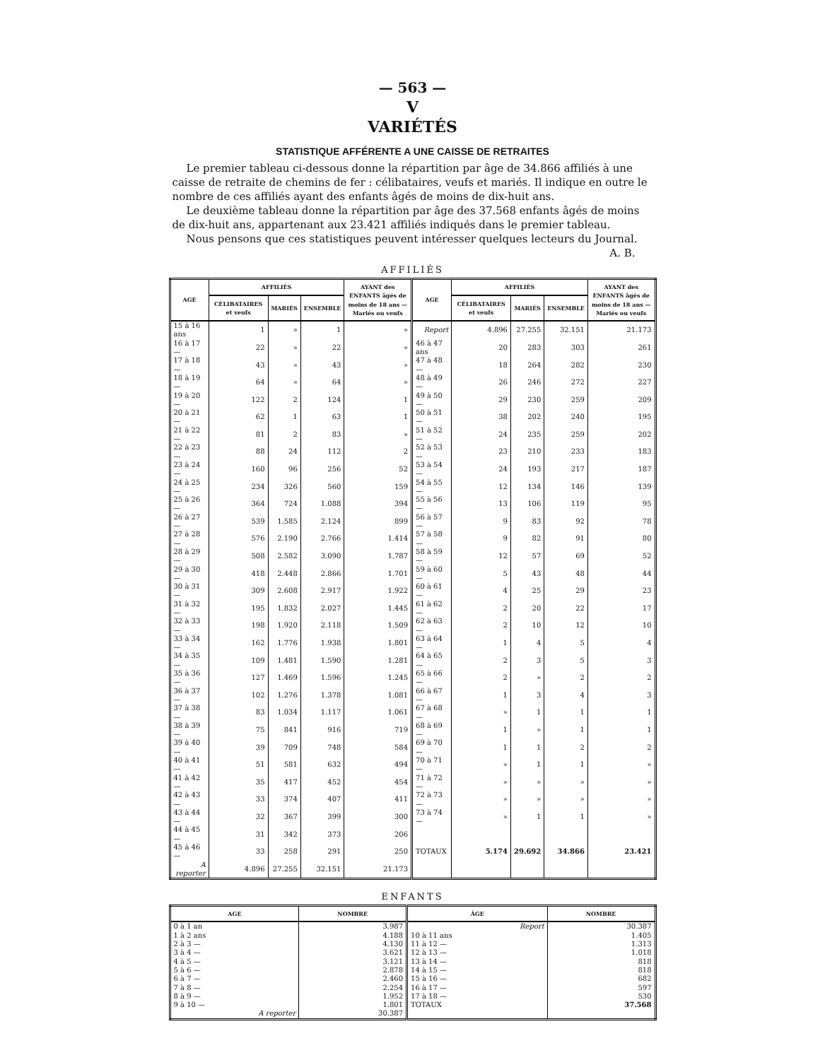— 563 —
V
VARIÉTÉS
STATISTIQUE AFFÉRENTE A UNE CAISSE DE RETRAITES
Le premier tableau ci-dessous donne la répartition par âge de 34.866 affiliés à une caisse de retraite de chemins de fer : célibataires, veufs et mariés. Il indique en outre le nombre de ces affiliés ayant des enfants âgés de moins de dix-huit ans.
Le deuxième tableau donne la répartition par âge des 37.568 enfants âgés de moins de dix-huit ans, appartenant aux 23.421 affiliés indiqués dans le premier tableau.
Nous pensons que ces statistiques peuvent intéresser quelques lecteurs du Journal.
A. B.
AFFILIÉS
| AGE | AFFILIÉS | | | AYANT des ENFANTS âgés de moins de 18 ans — Mariés ou veufs | AGE | AFFILIÉS | | | AYANT des ENFANTS âgés de moins de 18 ans — Mariés ou veufs |
| --- | --- | --- | --- | --- | --- | --- | --- | --- | --- |
| | CÉLIBATAIRES et veufs | MARIÉS | ENSEMBLE | | | CÉLIBATAIRES et veufs | MARIÉS | ENSEMBLE | |
| 15 à 16 ans | 1 | » | 1 | » | Report | 4.896 | 27.255 | 32.151 | 21.173 |
| 16 à 17 — | 22 | » | 22 | » | 46 à 47 ans | 20 | 283 | 303 | 261 |
| 17 à 18 — | 43 | » | 43 | » | 47 à 48 — | 18 | 264 | 282 | 230 |
| 18 à 19 — | 64 | » | 64 | » | 48 à 49 — | 26 | 246 | 272 | 227 |
| 19 à 20 — | 122 | 2 | 124 | 1 | 49 à 50 — | 29 | 230 | 259 | 209 |
| 20 à 21 — | 62 | 1 | 63 | 1 | 50 à 51 — | 38 | 202 | 240 | 195 |
| 21 à 22 — | 81 | 2 | 83 | » | 51 à 52 — | 24 | 235 | 259 | 202 |
| 22 à 23 — | 88 | 24 | 112 | 2 | 52 à 53 — | 23 | 210 | 233 | 183 |
| 23 à 24 — | 160 | 96 | 256 | 52 | 53 à 54 — | 24 | 193 | 217 | 187 |
| 24 à 25 — | 234 | 326 | 560 | 159 | 54 à 55 — | 12 | 134 | 146 | 139 |
| 25 à 26 — | 364 | 724 | 1.088 | 394 | 55 à 56 — | 13 | 106 | 119 | 95 |
| 26 à 27 — | 539 | 1.585 | 2.124 | 899 | 56 à 57 — | 9 | 83 | 92 | 78 |
| 27 à 28 — | 576 | 2.190 | 2.766 | 1.414 | 57 à 58 — | 9 | 82 | 91 | 80 |
| 28 à 29 — | 508 | 2.582 | 3.090 | 1.787 | 58 à 59 — | 12 | 57 | 69 | 52 |
| 29 à 30 — | 418 | 2.448 | 2.866 | 1.701 | 59 à 60 — | 5 | 43 | 48 | 44 |
| 30 à 31 — | 309 | 2.608 | 2.917 | 1.922 | 60 à 61 — | 4 | 25 | 29 | 23 |
| 31 à 32 — | 195 | 1.832 | 2.027 | 1.445 | 61 à 62 — | 2 | 20 | 22 | 17 |
| 32 à 33 — | 198 | 1.920 | 2.118 | 1.509 | 62 à 63 — | 2 | 10 | 12 | 10 |
| 33 à 34 — | 162 | 1.776 | 1.938 | 1.801 | 63 à 64 — | 1 | 4 | 5 | 4 |
| 34 à 35 — | 109 | 1.481 | 1.590 | 1.281 | 64 à 65 — | 2 | 3 | 5 | 3 |
| 35 à 36 — | 127 | 1.469 | 1.596 | 1.245 | 65 à 66 — | 2 | » | 2 | 2 |
| 36 à 37 — | 102 | 1.276 | 1.378 | 1.081 | 66 à 67 — | 1 | 3 | 4 | 3 |
| 37 à 38 — | 83 | 1.034 | 1.117 | 1.061 | 67 à 68 — | » | 1 | 1 | 1 |
| 38 à 39 — | 75 | 841 | 916 | 719 | 68 à 69 — | 1 | » | 1 | 1 |
| 39 à 40 — | 39 | 709 | 748 | 584 | 69 à 70 — | 1 | 1 | 2 | 2 |
| 40 à 41 — | 51 | 581 | 632 | 494 | 70 à 71 — | » | 1 | 1 | » |
| 41 à 42 — | 35 | 417 | 452 | 454 | 71 à 72 — | » | » | » | » |
| 42 à 43 — | 33 | 374 | 407 | 411 | 72 à 73 — | » | » | » | » |
| 43 à 44 — | 32 | 367 | 399 | 300 | 73 à 74 — | » | 1 | 1 | » |
| 44 à 45 — | 31 | 342 | 373 | 206 | | | | | |
| 45 à 46 — | 33 | 258 | 291 | 250 | TOTAUX | 5.174 | 29.692 | 34.866 | 23.421 |
| A reporter | 4.896 | 27.255 | 32.151 | 21.173 | | | | | |
ENFANTS
| AGE | NOMBRE | ÂGE | NOMBRE |
| --- | --- | --- | --- |
| 0 à 1 an | 3.987 | Report | 30.387 |
| 1 à 2 ans | 4.188 | 10 à 11 ans | 1.405 |
| 2 à 3 — | 4.130 | 11 à 12 — | 1.313 |
| 3 à 4 — | 3.621 | 12 à 13 — | 1.018 |
| 4 à 5 — | 3.121 | 13 à 14 — | 818 |
| 5 à 6 — | 2.878 | 14 à 15 — | 818 |
| 6 à 7 — | 2.460 | 15 à 16 — | 682 |
| 7 à 8 — | 2.254 | 16 à 17 — | 597 |
| 8 à 9 — | 1.952 | 17 à 18 — | 530 |
| 9 à 10 — | 1.801 | TOTAUX | 37.568 |
| A reporter | 30.387 | | |